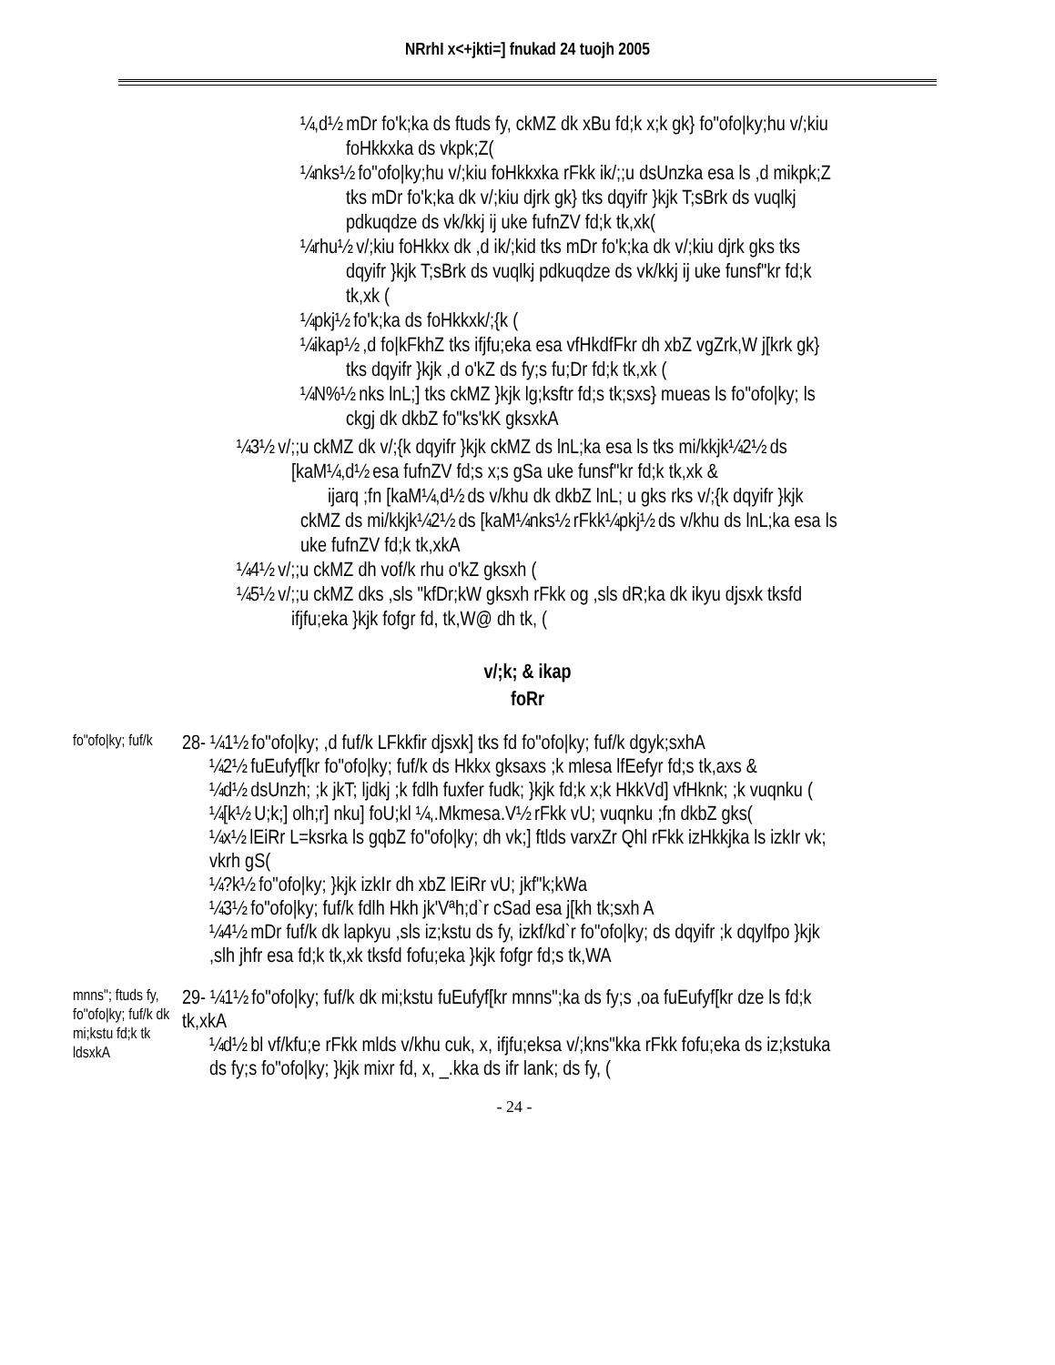NRrhI x<+jkti=] fnukad 24 tuojh 2005
¼,d½ mDr fo'k;ka ds ftuds fy, ckMZ dk xBu fd;k x;k gk} fo"ofo|ky;hu v/;kiu foHkkxka ds vkpk;Z(
¼nks½ fo"ofo|ky;hu v/;kiu foHkkxka rFkk ik/;;u dsUnzka esa ls ,d mikpk;Z tks mDr fo'k;ka dk v/;kiu djrk gk} tks dqyifr }kjk T;sBrk ds vuqlkj pdkuqdze ds vk/kkj ij uke fufnZV fd;k tk,xk(
¼rhu½ v/;kiu foHkkx dk ,d ik/;kid tks mDr fo'k;ka dk v/;kiu djrk gks tks dqyifr }kjk T;sBrk ds vuqlkj pdkuqdze ds vk/kkj ij uke funsf"kr fd;k tk,xk (
¼pkj½ fo'k;ka ds foHkkxk/;{k (
¼ikap½ ,d fo|kFkhZ tks ifjfu;eka esa vfHkdfFkr dh xbZ vgZrk,W j[krk gk} tks dqyifr }kjk ,d o'kZ ds fy;s fu;Dr fd;k tk,xk (
¼N%½ nks lnL;] tks ckMZ }kjk lg;ksftr fd;s tk;sxs} mueas ls fo"ofo|ky; ls ckgj dk dkbZ fo"ks'kK gksxkA
¼3½ v/;;u ckMZ dk v/;{k dqyifr }kjk ckMZ ds lnL;ka esa ls tks mi/kkjk¼2½ ds [kaM¼,d½ esa fufnZV fd;s x;s gSa uke funsf"kr fd;k tk,xk &
ijarq ;fn [kaM¼,d½ ds v/khu dk dkbZ lnL; u gks rks v/;{k dqyifr }kjk ckMZ ds mi/kkjk¼2½ ds [kaM¼nks½ rFkk¼pkj½ ds v/khu ds lnL;ka esa ls uke fufnZV fd;k tk,xkA
¼4½ v/;;u ckMZ dh vof/k rhu o'kZ gksxh (
¼5½ v/;;u ckMZ dks ,sls "kfDr;kW gksxh rFkk og ,sls dR;ka dk ikyu djsxk tksfd ifjfu;eka }kjk fofgr fd, tk,W@ dh tk, (
v/;k; & ikap
foRr
fo"ofo|ky; fuf/k
28- ¼1½ fo"ofo|ky; ,d fuf/k LFkkfir djsxk] tks fd fo"ofo|ky; fuf/k dgyk;sxhA
¼2½ fuEufyf[kr fo"ofo|ky; fuf/k ds Hkkx gksaxs ;k mlesa lfEefyr fd;s tk,axs &
¼d½ dsUnzh; ;k jkT; ljdkj ;k fdlh fuxfer fudk; }kjk fd;k x;k HkkVd] vfHknk; ;k vuqnku (
¼[k½ U;k;] olh;r] nku] foU;kl ¼,.Mkmesa.V½ rFkk vU; vuqnku ;fn dkbZ gks(
¼x½ lEiRr L=ksrka ls gqbZ fo"ofo|ky; dh vk;] ftlds varxZr Qhl rFkk izHkkjka ls izkIr vk; vkrh gS(
¼?k½ fo"ofo|ky; }kjk izkIr dh xbZ lEiRr vU; jkf"k;kWa
¼3½ fo"ofo|ky; fuf/k fdlh Hkh jk'Vªh;d`r cSad esa j[kh tk;sxh A
¼4½ mDr fuf/k dk lapkyu ,sls iz;kstu ds fy, izkf/kd`r fo"ofo|ky; ds dqyifr ;k dqylfpo }kjk ,slh jhfr esa fd;k tk,xk tksfd fofu;eka }kjk fofgr fd;s tk,WA
mnns"; ftuds fy, fo"ofo|ky; fuf/k dk mi;kstu fd;k tk ldsxkA
29- ¼1½ fo"ofo|ky; fuf/k dk mi;kstu fuEufyf[kr mnns";ka ds fy;s ,oa fuEufyf[kr dze ls fd;k tk,xkA
¼d½ bl vf/kfu;e rFkk mlds v/khu cuk, x, ifjfu;eksa v/;kns"kka rFkk fofu;eka ds iz;kstuka ds fy;s fo"ofo|ky; }kjk mixr fd, x, _.kka ds ifr lank; ds fy, (
- 24 -